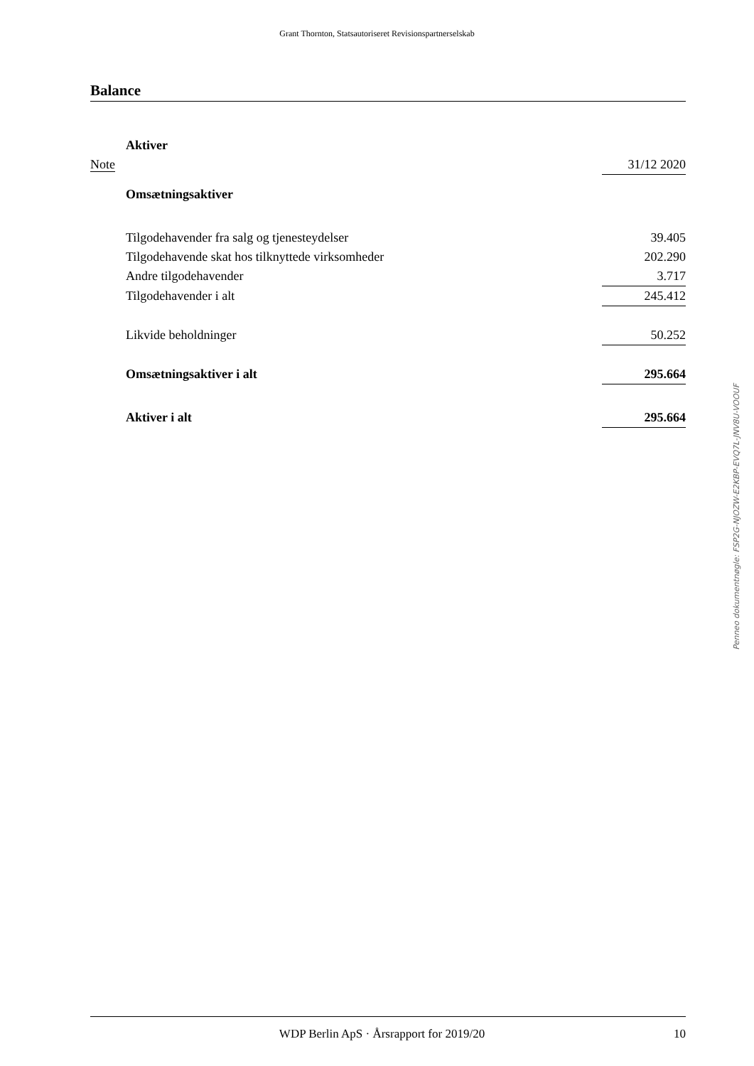Grant Thornton, Statsautoriseret Revisionspartnerselskab
Balance
| | Aktiver | |
| Note | | 31/12 2020 |
| | Omsætningsaktiver | |
| | Tilgodehavender fra salg og tjenesteydelser | 39.405 |
| | Tilgodehavende skat hos tilknyttede virksomheder | 202.290 |
| | Andre tilgodehavender | 3.717 |
| | Tilgodehavender i alt | 245.412 |
| | Likvide beholdninger | 50.252 |
| | Omsætningsaktiver i alt | 295.664 |
| | Aktiver i alt | 295.664 |
Penneo dokumentnøgle: FSP2G-NJOZW-E2KBP-EVQ7L-JNV8U-VOOUF
WDP Berlin ApS · Årsrapport for 2019/20 10